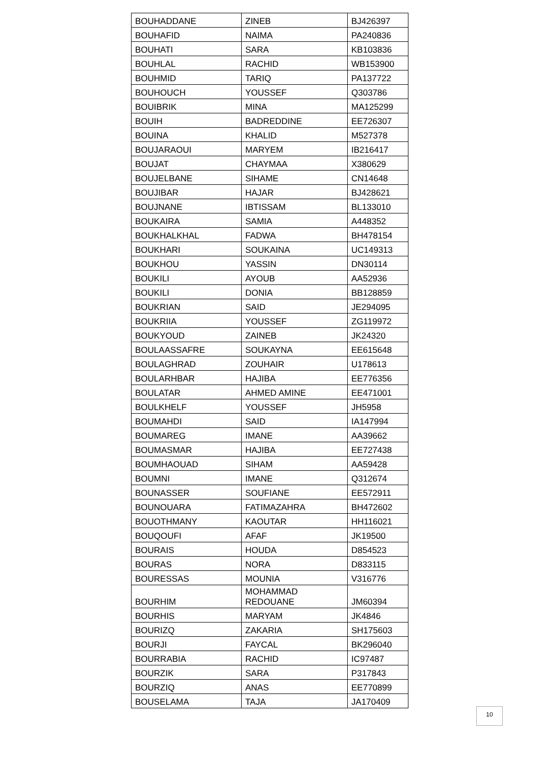| BOUHADDANE | ZINEB | BJ426397 |
| BOUHAFID | NAIMA | PA240836 |
| BOUHATI | SARA | KB103836 |
| BOUHLAL | RACHID | WB153900 |
| BOUHMID | TARIQ | PA137722 |
| BOUHOUCH | YOUSSEF | Q303786 |
| BOUIBRIK | MINA | MA125299 |
| BOUIH | BADREDDINE | EE726307 |
| BOUINA | KHALID | M527378 |
| BOUJARAOUI | MARYEM | IB216417 |
| BOUJAT | CHAYMAA | X380629 |
| BOUJELBANE | SIHAME | CN14648 |
| BOUJIBAR | HAJAR | BJ428621 |
| BOUJNANE | IBTISSAM | BL133010 |
| BOUKAIRA | SAMIA | A448352 |
| BOUKHALKHAL | FADWA | BH478154 |
| BOUKHARI | SOUKAINA | UC149313 |
| BOUKHOU | YASSIN | DN30114 |
| BOUKILI | AYOUB | AA52936 |
| BOUKILI | DONIA | BB128859 |
| BOUKRIAN | SAID | JE294095 |
| BOUKRIIA | YOUSSEF | ZG119972 |
| BOUKYOUD | ZAINEB | JK24320 |
| BOULAASSAFRE | SOUKAYNA | EE615648 |
| BOULAGHRAD | ZOUHAIR | U178613 |
| BOULARHBAR | HAJIBA | EE776356 |
| BOULATAR | AHMED AMINE | EE471001 |
| BOULKHELF | YOUSSEF | JH5958 |
| BOUMAHDI | SAID | IA147994 |
| BOUMAREG | IMANE | AA39662 |
| BOUMASMAR | HAJIBA | EE727438 |
| BOUMHAOUAD | SIHAM | AA59428 |
| BOUMNI | IMANE | Q312674 |
| BOUNASSER | SOUFIANE | EE572911 |
| BOUNOUARA | FATIMAZAHRA | BH472602 |
| BOUOTHMANY | KAOUTAR | HH116021 |
| BOUQOUFI | AFAF | JK19500 |
| BOURAIS | HOUDA | D854523 |
| BOURAS | NORA | D833115 |
| BOURESSAS | MOUNIA | V316776 |
| BOURHIM | MOHAMMAD REDOUANE | JM60394 |
| BOURHIS | MARYAM | JK4846 |
| BOURIZQ | ZAKARIA | SH175603 |
| BOURJI | FAYCAL | BK296040 |
| BOURRABIA | RACHID | IC97487 |
| BOURZIK | SARA | P317843 |
| BOURZIQ | ANAS | EE770899 |
| BOUSELAMA | TAJA | JA170409 |
10